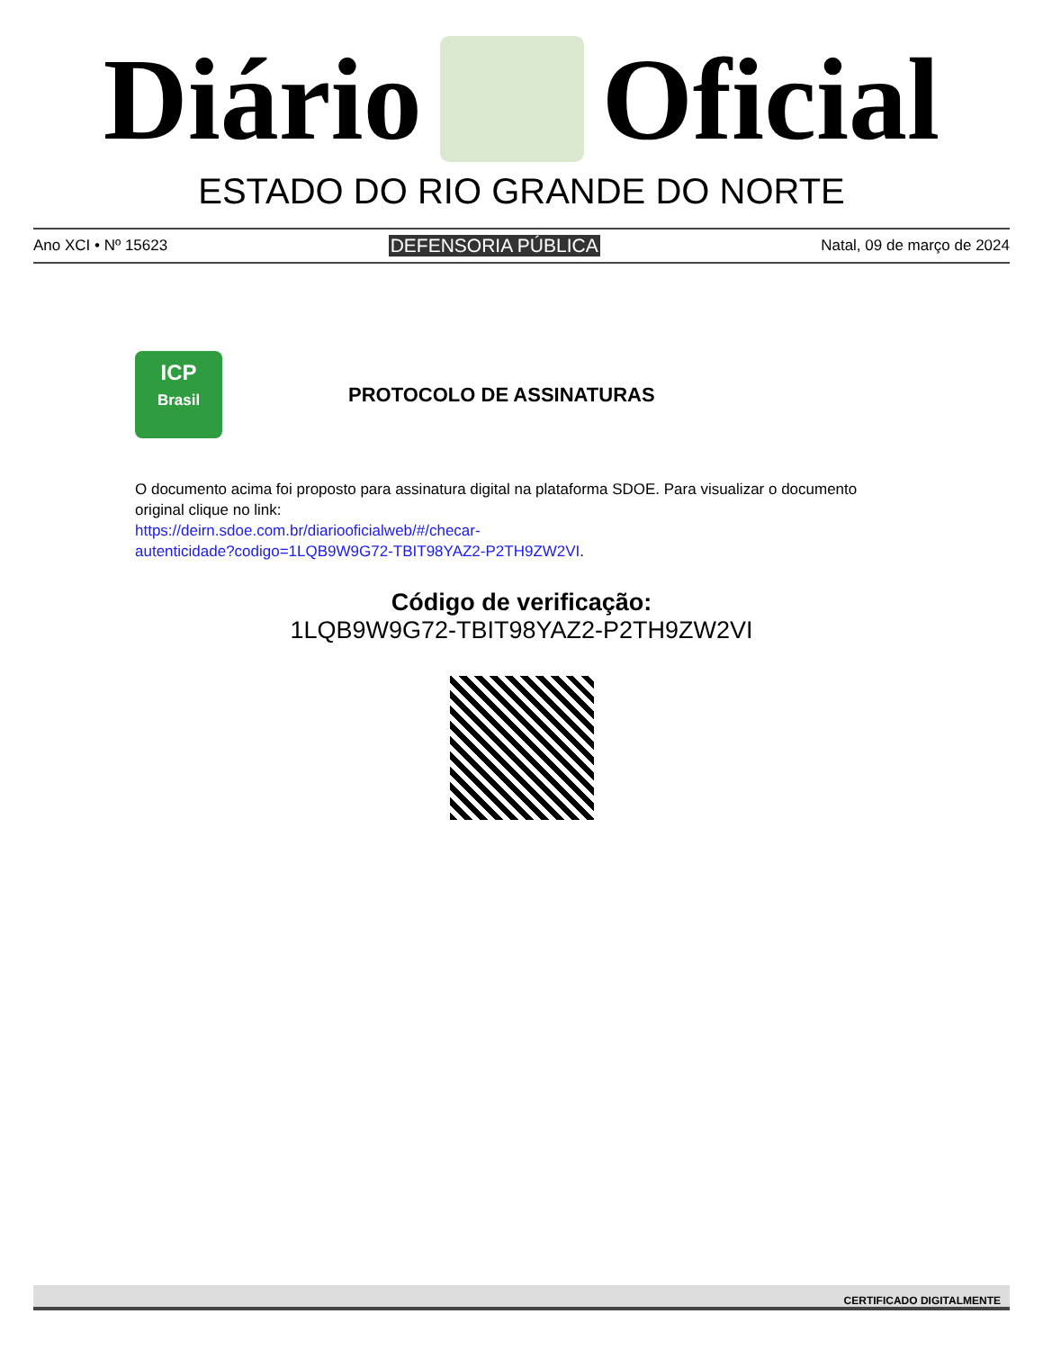Diário Oficial
ESTADO DO RIO GRANDE DO NORTE
Ano XCI • Nº 15623 DEFENSORIA PÚBLICA Natal, 09 de março de 2024
ICP
Brasil
PROTOCOLO DE ASSINATURAS
O documento acima foi proposto para assinatura digital na plataforma SDOE. Para visualizar o documento original clique no link:
https://deirn.sdoe.com.br/diariooficialweb/#/checar-
autenticidade?codigo=1LQB9W9G72-TBIT98YAZ2-P2TH9ZW2VI.
Código de verificação:
1LQB9W9G72-TBIT98YAZ2-P2TH9ZW2VI
CERTIFICADO DIGITALMENTE